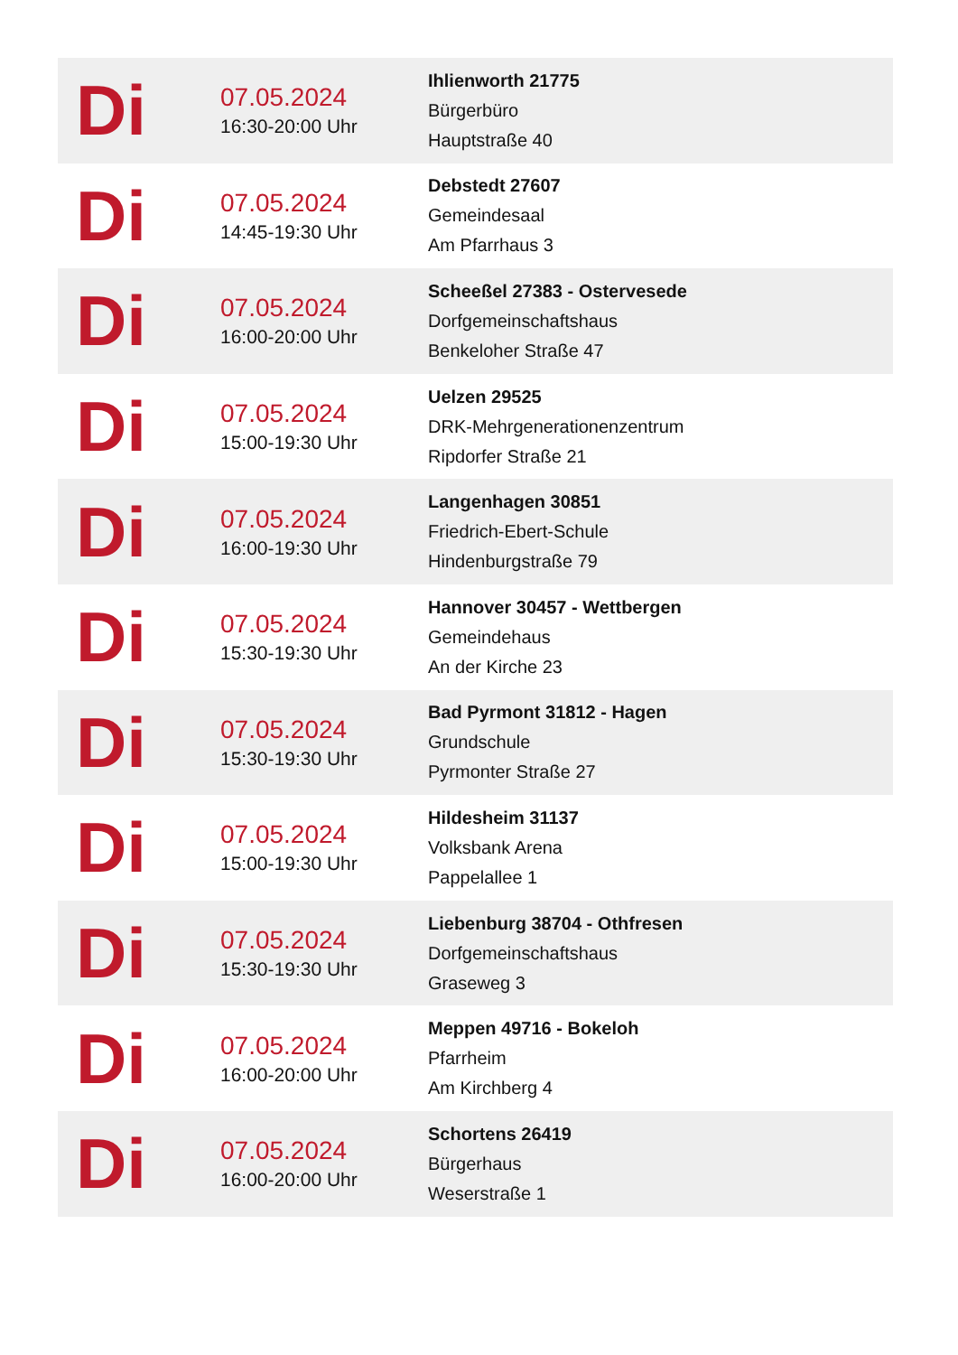| Di | 07.05.2024 16:30-20:00 Uhr | Ihlienworth 21775 Bürgerbüro Hauptstraße 40 |
| Di | 07.05.2024 14:45-19:30 Uhr | Debstedt 27607 Gemeindesaal Am Pfarrhaus 3 |
| Di | 07.05.2024 16:00-20:00 Uhr | Scheeßel 27383 - Ostervesede Dorfgemeinschaftshaus Benkeloher Straße 47 |
| Di | 07.05.2024 15:00-19:30 Uhr | Uelzen 29525 DRK-Mehrgenerationenzentrum Ripdorfer Straße 21 |
| Di | 07.05.2024 16:00-19:30 Uhr | Langenhagen 30851 Friedrich-Ebert-Schule Hindenburgstraße 79 |
| Di | 07.05.2024 15:30-19:30 Uhr | Hannover 30457 - Wettbergen Gemeindehaus An der Kirche 23 |
| Di | 07.05.2024 15:30-19:30 Uhr | Bad Pyrmont 31812 - Hagen Grundschule Pyrmonter Straße 27 |
| Di | 07.05.2024 15:00-19:30 Uhr | Hildesheim 31137 Volksbank Arena Pappelallee 1 |
| Di | 07.05.2024 15:30-19:30 Uhr | Liebenburg 38704 - Othfresen Dorfgemeinschaftshaus Graseweg 3 |
| Di | 07.05.2024 16:00-20:00 Uhr | Meppen 49716 - Bokeloh Pfarrheim Am Kirchberg 4 |
| Di | 07.05.2024 16:00-20:00 Uhr | Schortens 26419 Bürgerhaus Weserstraße 1 |